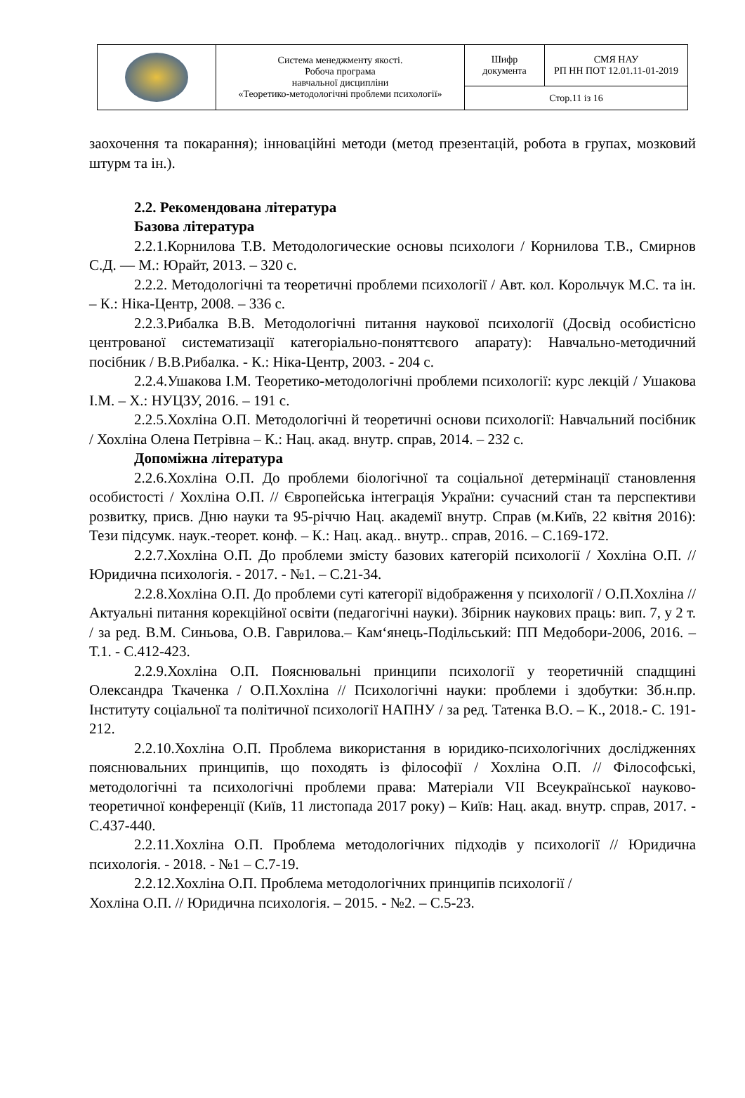| | Система менеджменту якості. Робоча програма навчальної дисципліни «Теоретико-методологічні проблеми психології» | Шифр документа | СМЯ НАУ РП НН ПОТ 12.01.11-01-2019 |
| | | Стор.11 із 16 | |
заохочення та покарання); інноваційні методи (метод презентацій, робота в групах, мозковий штурм та ін.).
2.2. Рекомендована література
Базова література
2.2.1.Корнилова Т.В. Методологические основы психологи / Корнилова Т.В., Смирнов С.Д. — М.: Юрайт, 2013. – 320 с.
2.2.2. Методологічні та теоретичні проблеми психології / Авт. кол. Корольчук М.С. та ін. – К.: Ніка-Центр, 2008. – 336 с.
2.2.3.Рибалка В.В. Методологічні питання наукової психології (Досвід особистісно центрованої систематизації категоріально-поняттєвого апарату): Навчально-методичний посібник / В.В.Рибалка. - К.: Ніка-Центр, 2003. - 204 с.
2.2.4.Ушакова І.М. Теоретико-методологічні проблеми психології: курс лекцій / Ушакова І.М. – Х.: НУЦЗУ, 2016. – 191 с.
2.2.5.Хохліна О.П. Методологічні й теоретичні основи психології: Навчальний посібник / Хохліна Олена Петрівна – К.: Нац. акад. внутр. справ, 2014. – 232 с.
Допоміжна література
2.2.6.Хохліна О.П. До проблеми біологічної та соціальної детермінації становлення особистості / Хохліна О.П. // Європейська інтеграція України: сучасний стан та перспективи розвитку, присв. Дню науки та 95-річчю Нац. академії внутр. Справ (м.Київ, 22 квітня 2016): Тези підсумк. наук.-теорет. конф. – К.: Нац. акад.. внутр.. справ, 2016. – С.169-172.
2.2.7.Хохліна О.П. До проблеми змісту базових категорій психології / Хохліна О.П. // Юридична психологія. - 2017. - №1. – С.21-34.
2.2.8.Хохліна О.П. До проблеми суті категорії відображення у психології / О.П.Хохліна // Актуальні питання корекційної освіти (педагогічні науки). Збірник наукових праць: вип. 7, у 2 т. / за ред. В.М. Синьова, О.В. Гаврилова.– Кам‘янець-Подільський: ПП Медобори-2006, 2016. – Т.1. - С.412-423.
2.2.9.Хохліна О.П. Пояснювальні принципи психології у теоретичній спадщині Олександра Ткаченка / О.П.Хохліна // Психологічні науки: проблеми і здобутки: Зб.н.пр. Інституту соціальної та політичної психології НАПНУ / за ред. Татенка В.О. – К., 2018.- С. 191-212.
2.2.10.Хохліна О.П. Проблема використання в юридико-психологічних дослідженнях пояснювальних принципів, що походять із філософії / Хохліна О.П. // Філософські, методологічні та психологічні проблеми права: Матеріали VII Всеукраїнської науково-теоретичної конференції (Київ, 11 листопада 2017 року) – Київ: Нац. акад. внутр. справ, 2017. - С.437-440.
2.2.11.Хохліна О.П. Проблема методологічних підходів у психології // Юридична психологія. - 2018. - №1 – С.7-19.
2.2.12.Хохліна О.П. Проблема методологічних принципів психології /
Хохліна О.П. // Юридична психологія. – 2015. - №2. – С.5-23.